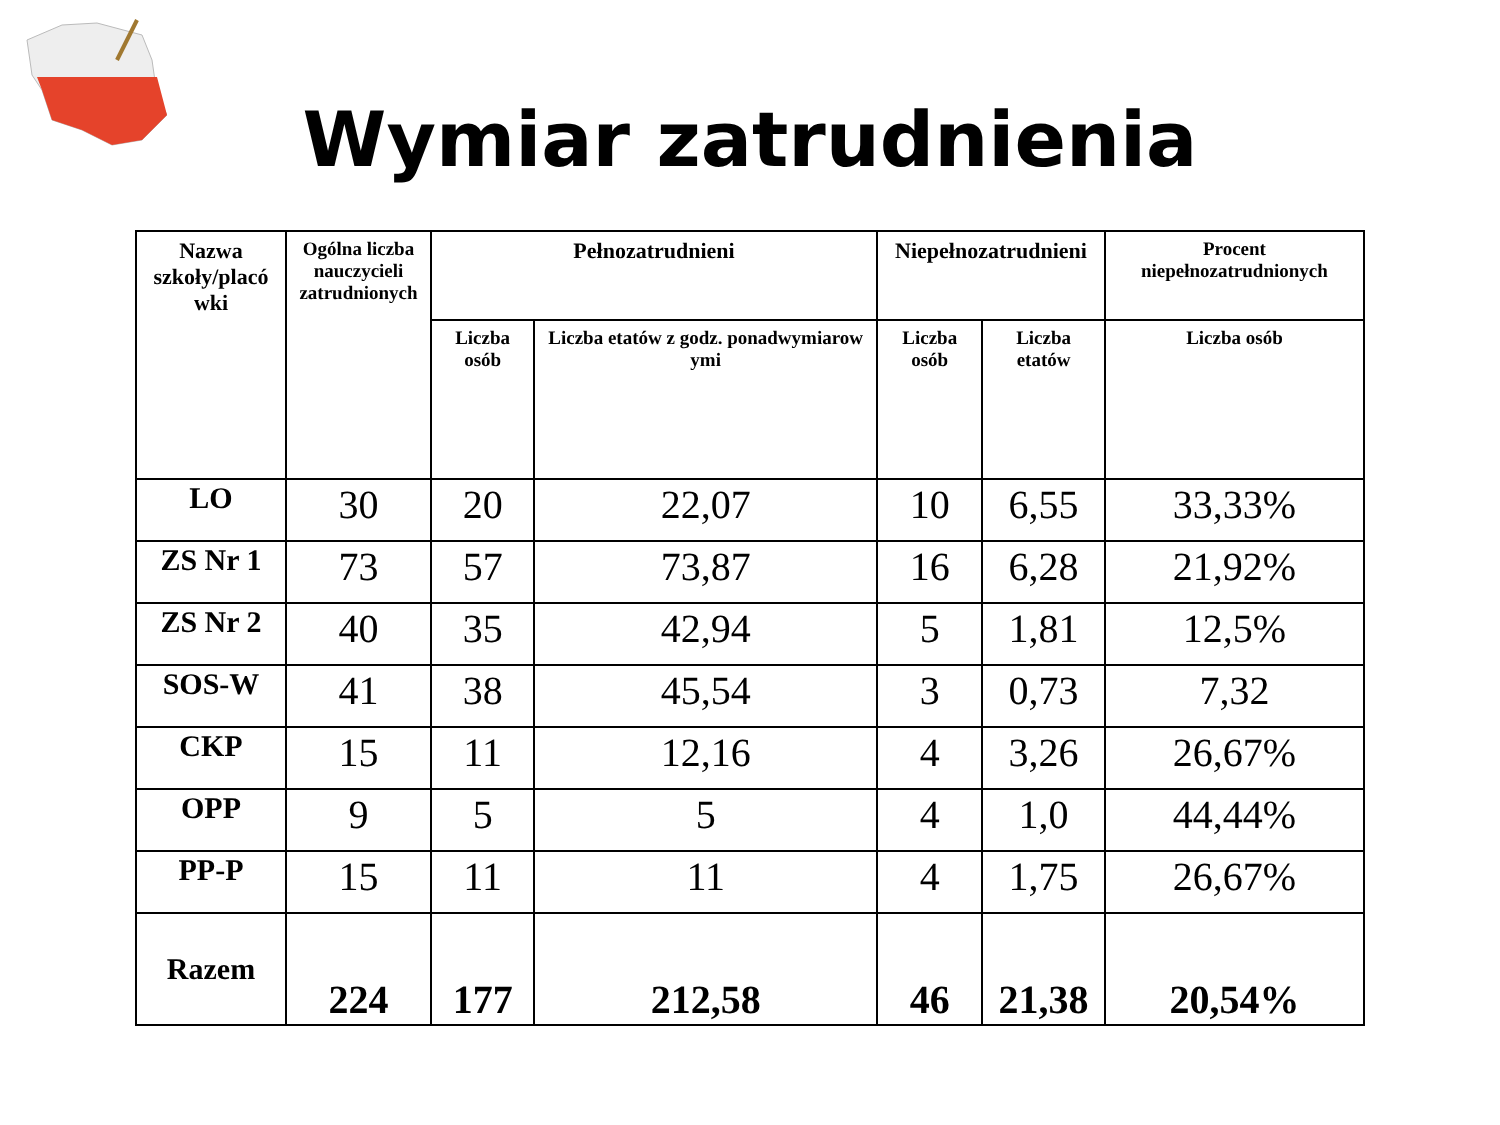Wymiar zatrudnienia
| Nazwa szkoły/placó wki | Ogólna liczba nauczycieli zatrudnionych | Pełnozatrudnieni | | Niepełnozatrudnieni | | Procent niepełnozatrudnionych |
| --- | --- | --- | --- | --- | --- | --- |
| | | Liczba osób | Liczba etatów z godz. ponadwymiarow ymi | Liczba osób | Liczba etatów | Liczba osób |
| LO | 30 | 20 | 22,07 | 10 | 6,55 | 33,33% |
| ZS Nr 1 | 73 | 57 | 73,87 | 16 | 6,28 | 21,92% |
| ZS Nr 2 | 40 | 35 | 42,94 | 5 | 1,81 | 12,5% |
| SOS-W | 41 | 38 | 45,54 | 3 | 0,73 | 7,32 |
| CKP | 15 | 11 | 12,16 | 4 | 3,26 | 26,67% |
| OPP | 9 | 5 | 5 | 4 | 1,0 | 44,44% |
| PP-P | 15 | 11 | 11 | 4 | 1,75 | 26,67% |
| Razem | 224 | 177 | 212,58 | 46 | 21,38 | 20,54% |